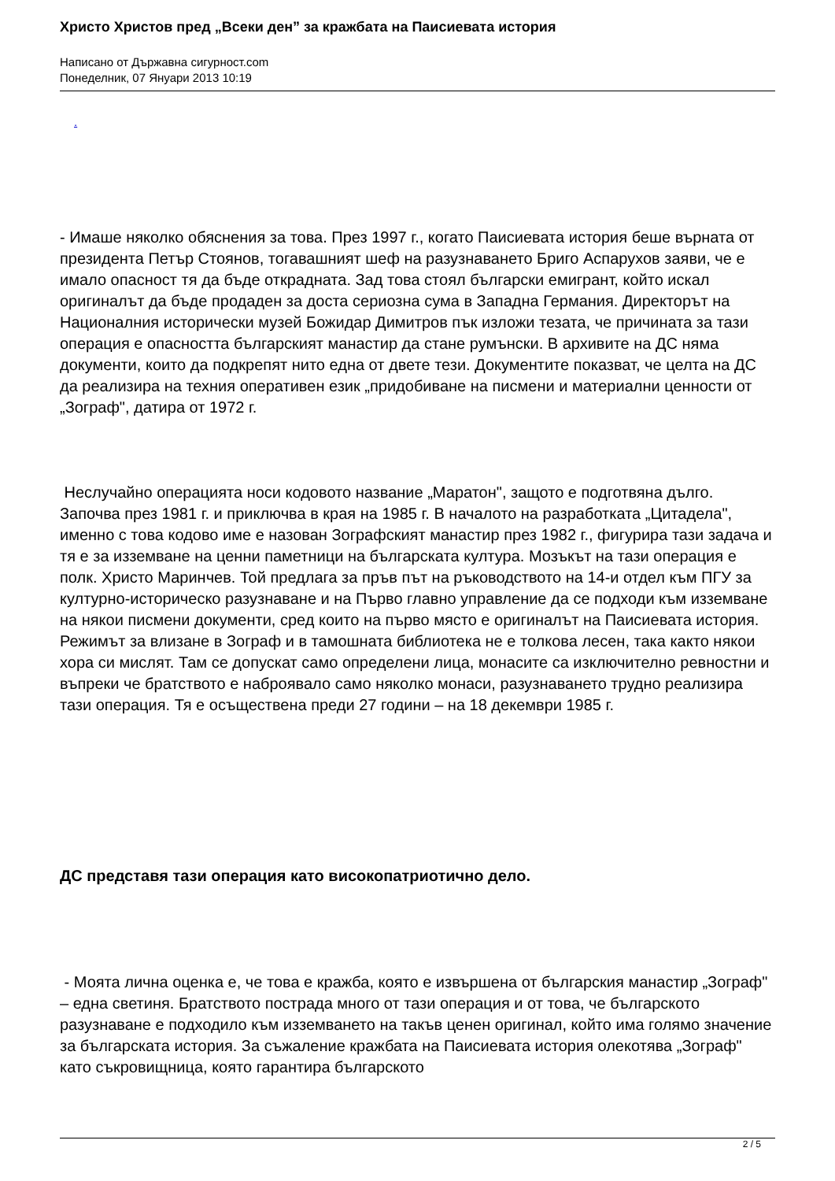Христо Христов пред „Всеки ден” за кражбата на Паисиевата история
Написано от Държавна сигурност.com
Понеделник, 07 Януари 2013 10:19
.
- Имаше няколко обяснения за това. През 1997 г., когато Паисиевата история беше върната от президента Петър Стоянов, тогавашният шеф на разузнаването Бриго Аспарухов заяви, че е имало опасност тя да бъде открадната. Зад това стоял български емигрант, който искал оригиналът да бъде продаден за доста сериозна сума в Западна Германия. Директорът на Националния исторически музей Божидар Димитров пък изложи тезата, че причината за тази операция е опасността българският манастир да стане румънски. В архивите на ДС няма документи, които да подкрепят нито една от двете тези. Документите показват, че целта на ДС да реализира на техния оперативен език „придобиване на писмени и материални ценности от „Зограф", датира от 1972 г.
Неслучайно операцията носи кодовото название „Маратон", защото е подготвяна дълго. Започва през 1981 г. и приключва в края на 1985 г. В началото на разработката „Цитадела", именно с това кодово име е назован Зографският манастир през 1982 г., фигурира тази задача и тя е за изземване на ценни паметници на българската култура. Мозъкът на тази операция е полк. Христо Маринчев. Той предлага за пръв път на ръководството на 14-и отдел към ПГУ за културно-историческо разузнаване и на Първо главно управление да се подходи към изземване на някои писмени документи, сред които на първо място е оригиналът на Паисиевата история. Режимът за влизане в Зограф и в тамошната библиотека не е толкова лесен, така както някои хора си мислят. Там се допускат само определени лица, монасите са изключително ревностни и въпреки че братството е наброявало само няколко монаси, разузнаването трудно реализира тази операция. Тя е осъществена преди 27 години – на 18 декември 1985 г.
ДС представя тази операция като високопатриотично дело.
- Моята лична оценка е, че това е кражба, която е извършена от българския манастир „Зограф" – една светиня. Братството пострада много от тази операция и от това, че българското разузнаване е подходило към изземването на такъв ценен оригинал, който има голямо значение за българската история. За съжаление кражбата на Паисиевата история олекотява „Зограф" като съкровищница, която гарантира българското
2 / 5